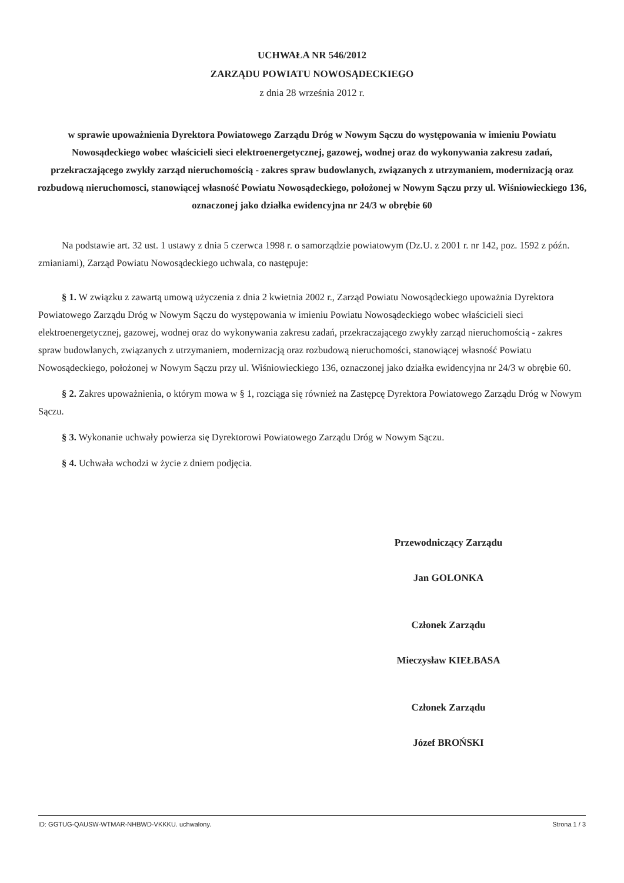UCHWAŁA NR 546/2012
ZARZĄDU POWIATU NOWOSĄDECKIEGO
z dnia 28 września 2012 r.
w sprawie upoważnienia Dyrektora Powiatowego Zarządu Dróg w Nowym Sączu do występowania w imieniu Powiatu Nowosądeckiego wobec właścicieli sieci elektroenergetycznej, gazowej, wodnej oraz do wykonywania zakresu zadań, przekraczającego zwykły zarząd nieruchomością - zakres spraw budowlanych, związanych z utrzymaniem, modernizacją oraz rozbudową nieruchomosci, stanowiącej własność Powiatu Nowosądeckiego, położonej w Nowym Sączu przy ul. Wiśniowieckiego 136, oznaczonej jako działka ewidencyjna nr 24/3 w obrębie 60
Na podstawie art. 32 ust. 1 ustawy z dnia 5 czerwca 1998 r. o samorządzie powiatowym (Dz.U. z 2001 r. nr 142, poz. 1592 z późn. zmianiami), Zarząd Powiatu Nowosądeckiego uchwala, co następuje:
§ 1. W związku z zawartą umową użyczenia z dnia 2 kwietnia 2002 r., Zarząd Powiatu Nowosądeckiego upoważnia Dyrektora Powiatowego Zarządu Dróg w Nowym Sączu do występowania w imieniu Powiatu Nowosądeckiego wobec właścicieli sieci elektroenergetycznej, gazowej, wodnej oraz do wykonywania zakresu zadań, przekraczającego zwykły zarząd nieruchomością - zakres spraw budowlanych, związanych z utrzymaniem, modernizacją oraz rozbudową nieruchomości, stanowiącej własność Powiatu Nowosądeckiego, położonej w Nowym Sączu przy ul. Wiśniowieckiego 136, oznaczonej jako działka ewidencyjna nr 24/3 w obrębie 60.
§ 2. Zakres upoważnienia, o którym mowa w § 1, rozciąga się również na Zastępcę Dyrektora Powiatowego Zarządu Dróg w Nowym Sączu.
§ 3. Wykonanie uchwały powierza się Dyrektorowi Powiatowego Zarządu Dróg w Nowym Sączu.
§ 4. Uchwała wchodzi w życie z dniem podjęcia.
Przewodniczący Zarządu
Jan GOLONKA
Członek Zarządu
Mieczysław KIEŁBASA
Członek Zarządu
Józef BROŃSKI
ID: GGTUG-QAUSW-WTMAR-NHBWD-VKKKU. uchwalony. Strona 1 / 3